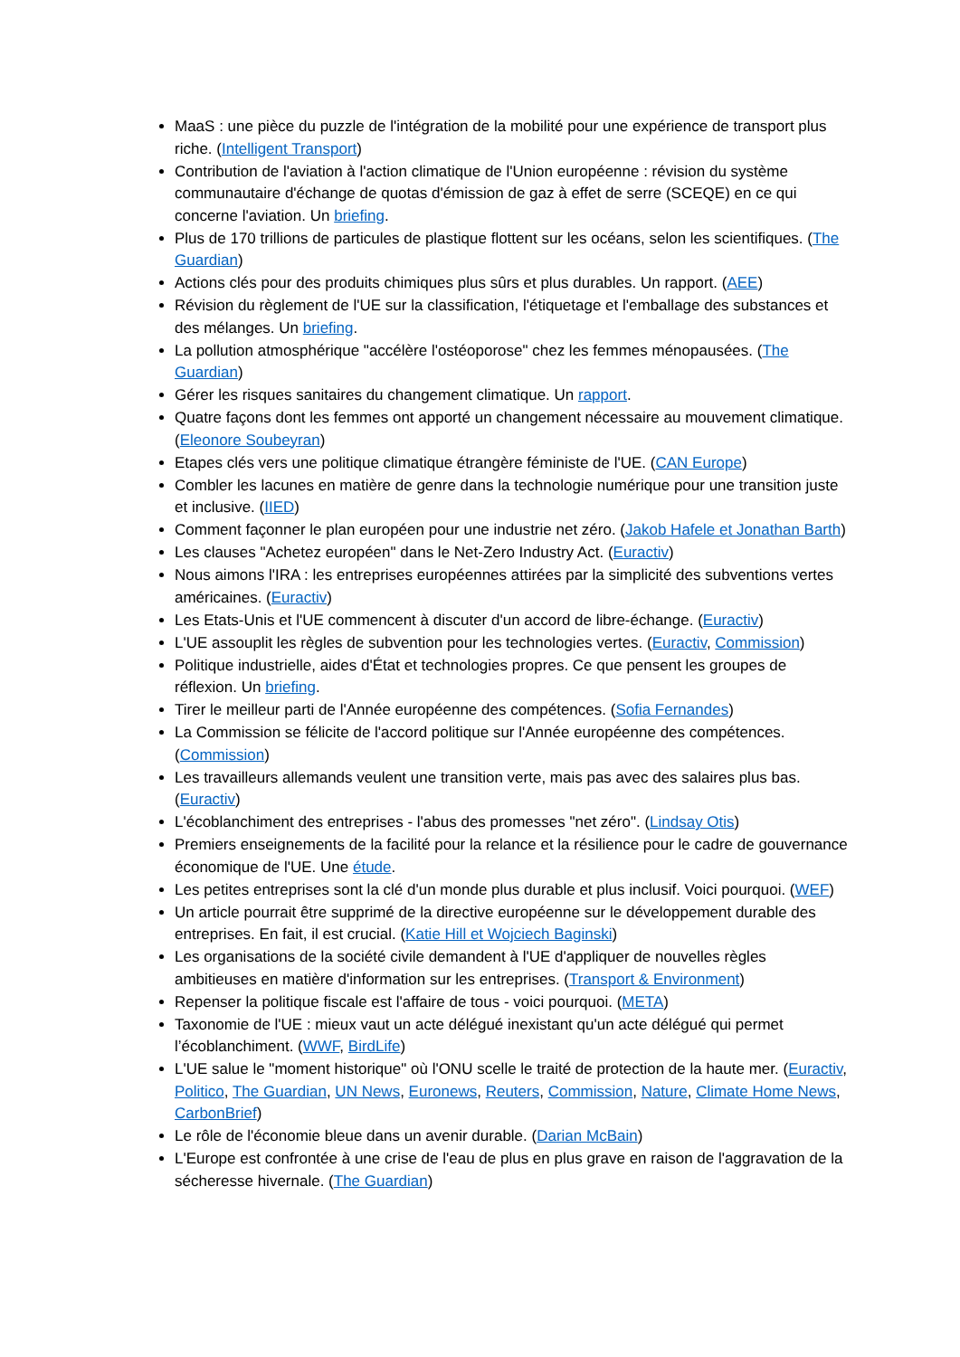MaaS : une pièce du puzzle de l'intégration de la mobilité pour une expérience de transport plus riche. (Intelligent Transport)
Contribution de l'aviation à l'action climatique de l'Union européenne : révision du système communautaire d'échange de quotas d'émission de gaz à effet de serre (SCEQE) en ce qui concerne l'aviation. Un briefing.
Plus de 170 trillions de particules de plastique flottent sur les océans, selon les scientifiques. (The Guardian)
Actions clés pour des produits chimiques plus sûrs et plus durables. Un rapport. (AEE)
Révision du règlement de l'UE sur la classification, l'étiquetage et l'emballage des substances et des mélanges. Un briefing.
La pollution atmosphérique "accélère l'ostéoporose" chez les femmes ménopausées. (The Guardian)
Gérer les risques sanitaires du changement climatique. Un rapport.
Quatre façons dont les femmes ont apporté un changement nécessaire au mouvement climatique. (Eleonore Soubeyran)
Etapes clés vers une politique climatique étrangère féministe de l'UE. (CAN Europe)
Combler les lacunes en matière de genre dans la technologie numérique pour une transition juste et inclusive. (IIED)
Comment façonner le plan européen pour une industrie net zéro. (Jakob Hafele et Jonathan Barth)
Les clauses "Achetez européen" dans le Net-Zero Industry Act. (Euractiv)
Nous aimons l'IRA : les entreprises européennes attirées par la simplicité des subventions vertes américaines. (Euractiv)
Les Etats-Unis et l'UE commencent à discuter d'un accord de libre-échange. (Euractiv)
L'UE assouplit les règles de subvention pour les technologies vertes. (Euractiv, Commission)
Politique industrielle, aides d'État et technologies propres. Ce que pensent les groupes de réflexion. Un briefing.
Tirer le meilleur parti de l'Année européenne des compétences. (Sofia Fernandes)
La Commission se félicite de l'accord politique sur l'Année européenne des compétences. (Commission)
Les travailleurs allemands veulent une transition verte, mais pas avec des salaires plus bas. (Euractiv)
L'écoblanchiment des entreprises - l'abus des promesses "net zéro". (Lindsay Otis)
Premiers enseignements de la facilité pour la relance et la résilience pour le cadre de gouvernance économique de l'UE. Une étude.
Les petites entreprises sont la clé d'un monde plus durable et plus inclusif. Voici pourquoi. (WEF)
Un article pourrait être supprimé de la directive européenne sur le développement durable des entreprises. En fait, il est crucial. (Katie Hill et Wojciech Baginski)
Les organisations de la société civile demandent à l'UE d'appliquer de nouvelles règles ambitieuses en matière d'information sur les entreprises. (Transport & Environment)
Repenser la politique fiscale est l'affaire de tous - voici pourquoi. (META)
Taxonomie de l'UE : mieux vaut un acte délégué inexistant qu'un acte délégué qui permet l’écoblanchiment. (WWF, BirdLife)
L'UE salue le "moment historique" où l'ONU scelle le traité de protection de la haute mer. (Euractiv, Politico, The Guardian, UN News, Euronews, Reuters, Commission, Nature, Climate Home News, CarbonBrief)
Le rôle de l'économie bleue dans un avenir durable. (Darian McBain)
L'Europe est confrontée à une crise de l'eau de plus en plus grave en raison de l'aggravation de la sécheresse hivernale. (The Guardian)